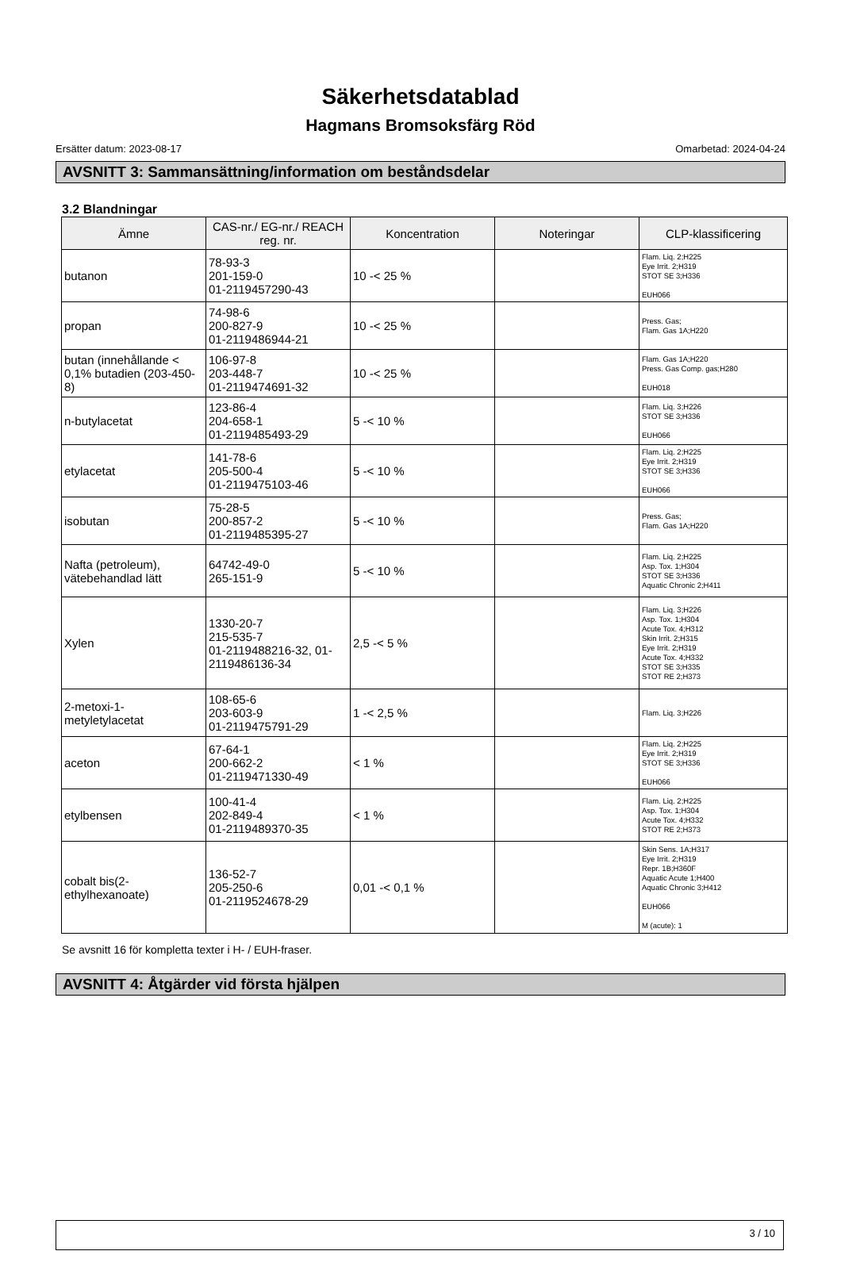Säkerhetsdatablad
Hagmans Bromsoksfärg Röd
Ersätter datum: 2023-08-17 Omarbetad: 2024-04-24
AVSNITT 3: Sammansättning/information om beståndsdelar
3.2 Blandningar
| Ämne | CAS-nr./ EG-nr./ REACH reg. nr. | Koncentration | Noteringar | CLP-klassificering |
| --- | --- | --- | --- | --- |
| butanon | 78-93-3 201-159-0 01-2119457290-43 | 10 -< 25 % | | Flam. Liq. 2;H225 Eye Irrit. 2;H319 STOT SE 3;H336 EUH066 |
| propan | 74-98-6 200-827-9 01-2119486944-21 | 10 -< 25 % | | Press. Gas; Flam. Gas 1A;H220 |
| butan (innehållande < 0,1% butadien (203-450-8) | 106-97-8 203-448-7 01-2119474691-32 | 10 -< 25 % | | Flam. Gas 1A;H220 Press. Gas Comp. gas;H280 EUH018 |
| n-butylacetat | 123-86-4 204-658-1 01-2119485493-29 | 5 -< 10 % | | Flam. Liq. 3;H226 STOT SE 3;H336 EUH066 |
| etylacetat | 141-78-6 205-500-4 01-2119475103-46 | 5 -< 10 % | | Flam. Liq. 2;H225 Eye Irrit. 2;H319 STOT SE 3;H336 EUH066 |
| isobutan | 75-28-5 200-857-2 01-2119485395-27 | 5 -< 10 % | | Press. Gas; Flam. Gas 1A;H220 |
| Nafta (petroleum), vätebehandlad lätt | 64742-49-0 265-151-9 | 5 -< 10 % | | Flam. Liq. 2;H225 Asp. Tox. 1;H304 STOT SE 3;H336 Aquatic Chronic 2;H411 |
| Xylen | 1330-20-7 215-535-7 01-2119488216-32, 01-2119486136-34 | 2,5 -< 5 % | | Flam. Liq. 3;H226 Asp. Tox. 1;H304 Acute Tox. 4;H312 Skin Irrit. 2;H315 Eye Irrit. 2;H319 Acute Tox. 4;H332 STOT SE 3;H335 STOT RE 2;H373 |
| 2-metoxi-1-metyletylacetat | 108-65-6 203-603-9 01-2119475791-29 | 1 -< 2,5 % | | Flam. Liq. 3;H226 |
| aceton | 67-64-1 200-662-2 01-2119471330-49 | < 1 % | | Flam. Liq. 2;H225 Eye Irrit. 2;H319 STOT SE 3;H336 EUH066 |
| etylbensen | 100-41-4 202-849-4 01-2119489370-35 | < 1 % | | Flam. Liq. 2;H225 Asp. Tox. 1;H304 Acute Tox. 4;H332 STOT RE 2;H373 |
| cobalt bis(2-ethylhexanoate) | 136-52-7 205-250-6 01-2119524678-29 | 0,01 -< 0,1 % | | Skin Sens. 1A;H317 Eye Irrit. 2;H319 Repr. 1B;H360F Aquatic Acute 1;H400 Aquatic Chronic 3;H412 EUH066 M (acute): 1 |
Se avsnitt 16 för kompletta texter i H- / EUH-fraser.
AVSNITT 4: Åtgärder vid första hjälpen
3 / 10